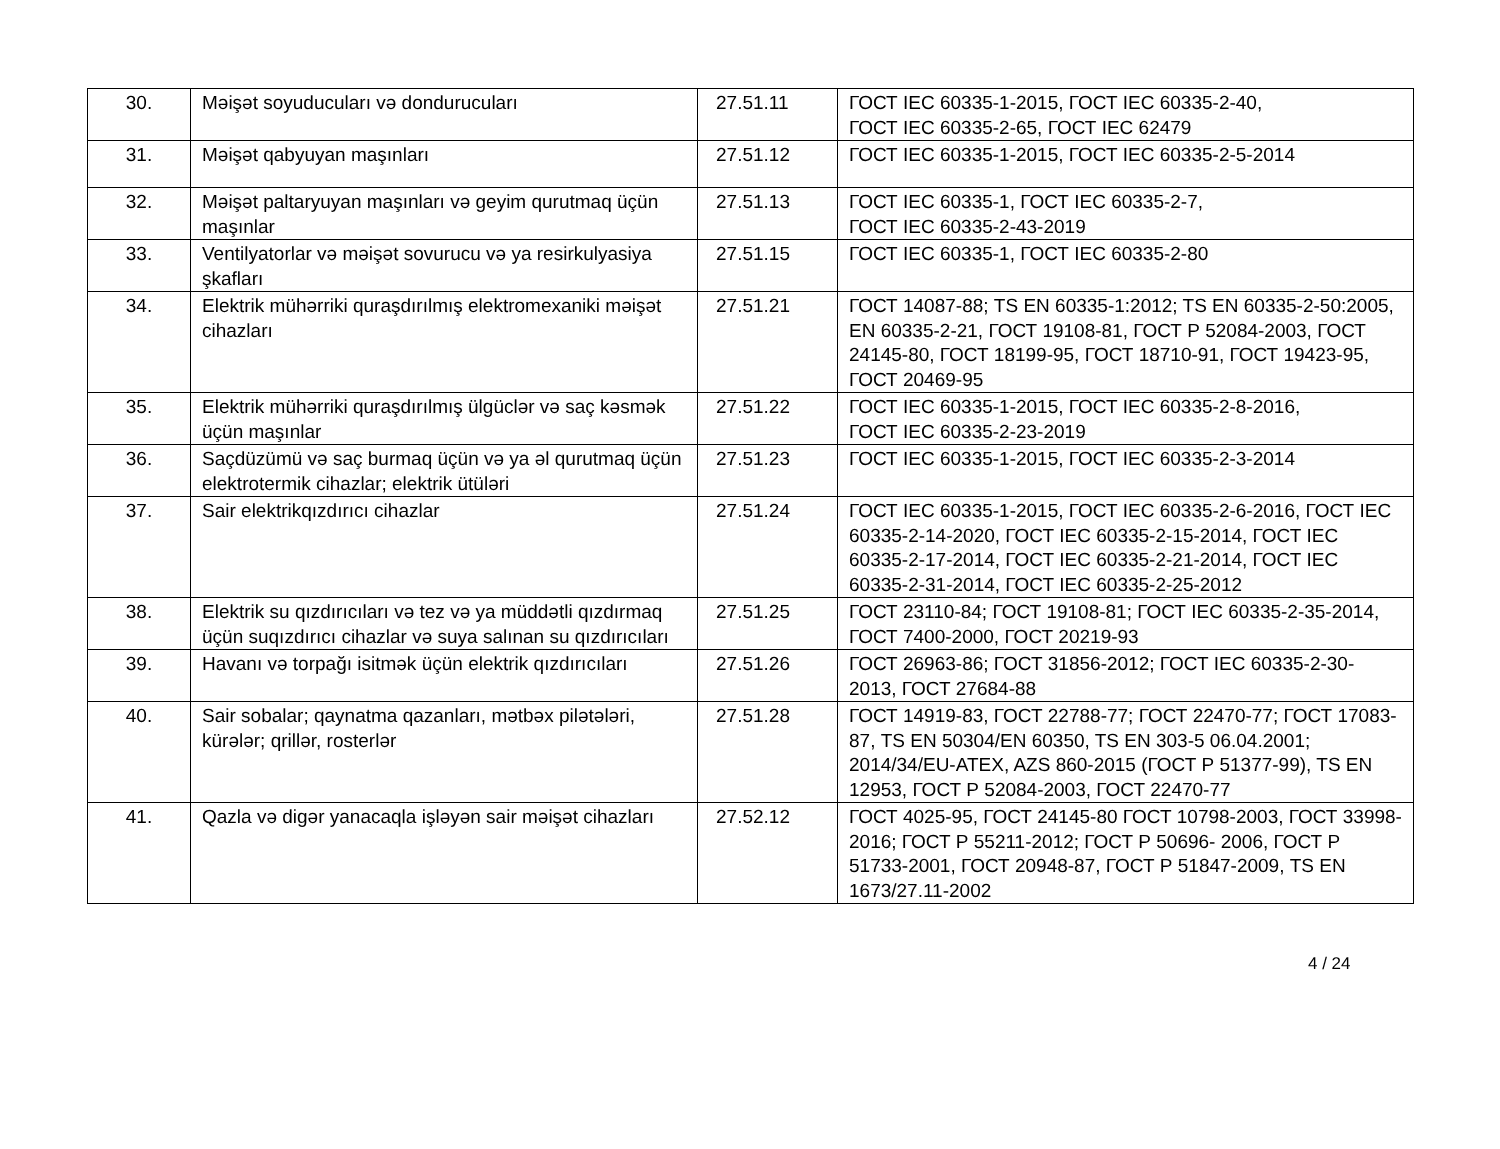| 30. | Məişət soyuducuları və dondurucuları | 27.51.11 | ГОСТ IEC 60335-1-2015, ГОСТ IEC 60335-2-40, ГОСТ IEC 60335-2-65, ГОСТ IEC 62479 |
| 31. | Məişət qabyuyan maşınları | 27.51.12 | ГОСТ IEC 60335-1-2015, ГОСТ IEC 60335-2-5-2014 |
| 32. | Məişət paltaryuyan maşınları və geyim qurutmaq üçün maşınlar | 27.51.13 | ГОСТ IEC 60335-1, ГОСТ IEC 60335-2-7, ГОСТ IEC 60335-2-43-2019 |
| 33. | Ventilyatorlar və məişət sovurucu və ya resirkulyasiya şkafları | 27.51.15 | ГОСТ IEC 60335-1, ГОСТ IEC 60335-2-80 |
| 34. | Elektrik mühərriki quraşdırılmış elektromexaniki məişət cihazları | 27.51.21 | ГОСТ 14087-88; TS EN 60335-1:2012; TS EN 60335-2-50:2005, EN 60335-2-21, ГОСТ 19108-81, ГОСТ Р 52084-2003, ГОСТ 24145-80, ГОСТ 18199-95, ГОСТ 18710-91, ГОСТ 19423-95, ГОСТ 20469-95 |
| 35. | Elektrik mühərriki quraşdırılmış ülgüclər və saç kəsmək üçün maşınlar | 27.51.22 | ГОСТ IEC 60335-1-2015, ГОСТ IEC 60335-2-8-2016, ГОСТ IEC 60335-2-23-2019 |
| 36. | Saçdüzümü və saç burmaq üçün və ya əl qurutmaq üçün elektrotermik cihazlar; elektrik ütüləri | 27.51.23 | ГОСТ IEC 60335-1-2015, ГОСТ IEC 60335-2-3-2014 |
| 37. | Sair elektrikqızdırıcı cihazlar | 27.51.24 | ГОСТ IEC 60335-1-2015, ГОСТ IEC 60335-2-6-2016, ГОСТ IEC 60335-2-14-2020, ГОСТ IEC 60335-2-15-2014, ГОСТ IEC 60335-2-17-2014, ГОСТ IEC 60335-2-21-2014, ГОСТ IEC 60335-2-31-2014, ГОСТ IEC 60335-2-25-2012 |
| 38. | Elektrik su qızdırıcıları və tez və ya müddətli qızdırmaq üçün suqızdırıcı cihazlar və suya salınan su qızdırıcıları | 27.51.25 | ГОСТ 23110-84; ГОСТ 19108-81; ГОСТ IEC 60335-2-35-2014, ГОСТ 7400-2000, ГОСТ 20219-93 |
| 39. | Havanı və torpağı isitmək üçün elektrik qızdırıcıları | 27.51.26 | ГОСТ 26963-86; ГОСТ 31856-2012; ГОСТ IEC 60335-2-30- 2013, ГОСТ 27684-88 |
| 40. | Sair sobalar; qaynatma qazanları, mətbəx pilətələri, kürələr; qrillər, rosterlər | 27.51.28 | ГОСТ 14919-83, ГОСТ 22788-77; ГОСТ 22470-77; ГОСТ 17083-87, TS EN 50304/EN 60350, TS EN 303-5 06.04.2001; 2014/34/EU-ATEX, AZS 860-2015 (ГОСТ Р 51377-99), TS EN 12953, ГОСТ Р 52084-2003, ГОСТ 22470-77 |
| 41. | Qazla və digər yanacaqla işləyən sair məişət cihazları | 27.52.12 | ГОСТ 4025-95, ГОСТ 24145-80 ГОСТ 10798-2003, ГОСТ 33998-2016; ГОСТ Р 55211-2012; ГОСТ Р 50696- 2006, ГОСТ Р 51733-2001, ГОСТ 20948-87, ГОСТ Р 51847-2009, TS EN 1673/27.11-2002 |
4 / 24